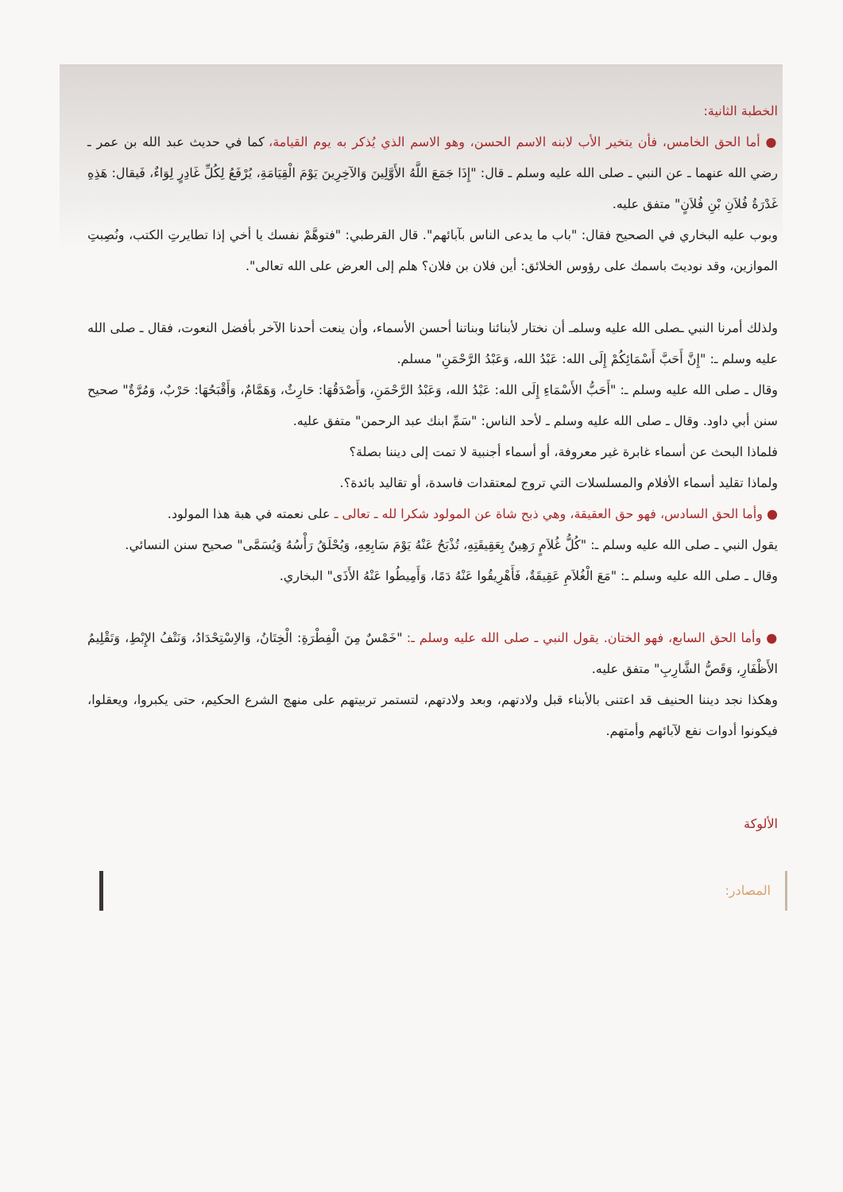الخطبة الثانية:
● أما الحق الخامس، فأن يتخير الأب لابنه الاسم الحسن، وهو الاسم الذي يُذكر به يوم القيامة، كما في حديث عبد الله بن عمر ـ رضي الله عنهما ـ عن النبي ـ صلى الله عليه وسلم ـ قال: "إِذَا جَمَعَ اللَّهُ الأَوَّلِينَ وَالآخِرِينَ يَوْمَ الْقِيَامَةِ، يُرْفَعُ لِكُلِّ غَادِرٍ لِوَاءٌ، فَيقال: هَذِهِ غَدْرَةُ فُلاَنِ بْنِ فُلاَنٍ" متفق عليه.
وبوب عليه البخاري في الصحيح فقال: "باب ما يدعى الناس بآبائهم". قال القرطبي: "فتوهَّمْ نفسك يا أخي إذا تطايرتِ الكتب، ونُصِبتِ الموازين، وقد نوديتَ باسمك على رؤوس الخلائق: أين فلان بن فلان؟ هلم إلى العرض على الله تعالى".
ولذلك أمرنا النبي ـصلى الله عليه وسلمـ أن نختار لأبنائنا وبناتنا أحسن الأسماء، وأن ينعت أحدنا الآخر بأفضل النعوت، فقال ـ صلى الله عليه وسلم ـ: "إِنَّ أَحَبَّ أَسْمَائِكُمْ إِلَى الله: عَبْدُ الله، وَعَبْدُ الرَّحْمَنِ" مسلم.
وقال ـ صلى الله عليه وسلم ـ: "أَحَبُّ الأَسْمَاءِ إِلَى الله: عَبْدُ الله، وَعَبْدُ الرَّحْمَنِ، وَأَصْدَقُهَا: حَارِثٌ، وَهَمَّامٌ، وَأَقْبَحُهَا: حَرْبٌ، وَمُرَّةٌ" صحيح سنن أبي داود. وقال ـ صلى الله عليه وسلم ـ لأحد الناس: "سَمِّ ابنك عبد الرحمن" متفق عليه.
فلماذا البحث عن أسماء غابرة غير معروفة، أو أسماء أجنبية لا تمت إلى ديننا بصلة؟
ولماذا تقليد أسماء الأفلام والمسلسلات التي تروج لمعتقدات فاسدة، أو تقاليد بائدة؟.
● وأما الحق السادس، فهو حق العقيقة، وهي ذبح شاة عن المولود شكرا لله ـ تعالى ـ على نعمته في هبة هذا المولود.
يقول النبي ـ صلى الله عليه وسلم ـ: "كُلُّ غُلاَمٍ رَهِينٌ بِعَقِيقَتِهِ، تُذْبَحُ عَنْهُ يَوْمَ سَابِعِهِ، وَيُحْلَقُ رَأْسُهُ وَيُسَمَّى" صحيح سنن النسائي.
وقال ـ صلى الله عليه وسلم ـ: "مَعَ الْغُلاَمِ عَقِيقَةٌ، فَأَهْرِيقُوا عَنْهُ دَمًا، وَأَمِيطُوا عَنْهُ الأَذَى" البخاري.
● وأما الحق السابع، فهو الختان. يقول النبي ـ صلى الله عليه وسلم ـ: "خَمْسٌ مِنَ الْفِطْرَةِ: الْخِتَانُ، وَالاِسْتِحْدَادُ، وَنَتْفُ الإِبْطِ، وَتَقْلِيمُ الأَظْفَارِ، وَقَصُّ الشَّارِبِ" متفق عليه.
وهكذا نجد ديننا الحنيف قد اعتنى بالأبناء قبل ولادتهم، وبعد ولادتهم، لتستمر تربيتهم على منهج الشرع الحكيم، حتى يكبروا، ويعقلوا، فيكونوا أدوات نفع لآبائهم وأمتهم.
الألوكة
المصادر: